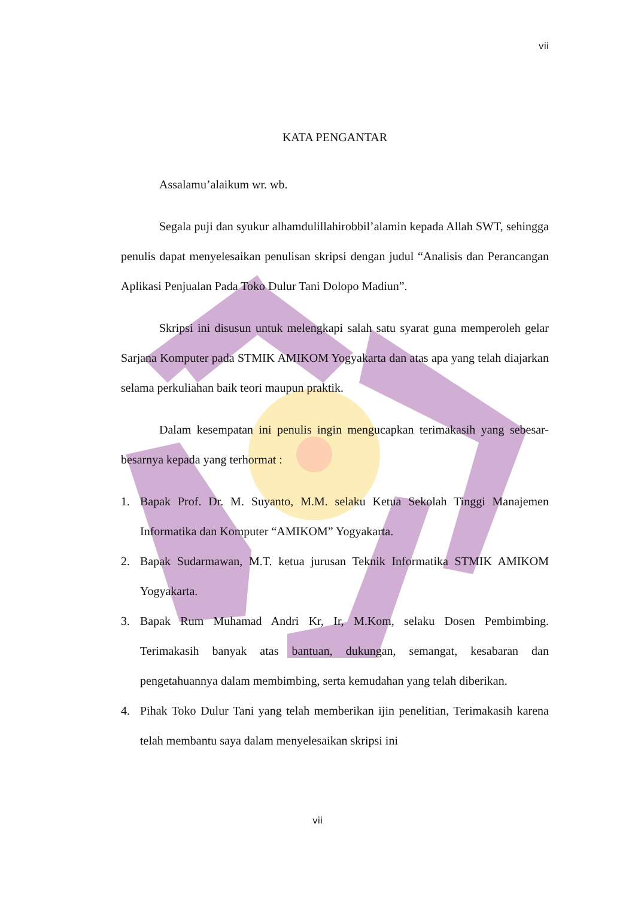vii
KATA PENGANTAR
Assalamu’alaikum wr. wb.
Segala puji dan syukur alhamdulillahirobbil’alamin kepada Allah SWT, sehingga penulis dapat menyelesaikan penulisan skripsi dengan judul “Analisis dan Perancangan Aplikasi Penjualan Pada Toko Dulur Tani Dolopo Madiun”.
Skripsi ini disusun untuk melengkapi salah satu syarat guna memperoleh gelar Sarjana Komputer pada STMIK AMIKOM Yogyakarta dan atas apa yang telah diajarkan selama perkuliahan baik teori maupun praktik.
Dalam kesempatan ini penulis ingin mengucapkan terimakasih yang sebesar-besarnya kepada yang terhormat :
1. Bapak Prof. Dr. M. Suyanto, M.M. selaku Ketua Sekolah Tinggi Manajemen Informatika dan Komputer “AMIKOM” Yogyakarta.
2. Bapak Sudarmawan, M.T. ketua jurusan Teknik Informatika STMIK AMIKOM Yogyakarta.
3. Bapak Rum Muhamad Andri Kr, Ir, M.Kom, selaku Dosen Pembimbing. Terimakasih banyak atas bantuan, dukungan, semangat, kesabaran dan pengetahuannya dalam membimbing, serta kemudahan yang telah diberikan.
4. Pihak Toko Dulur Tani yang telah memberikan ijin penelitian, Terimakasih karena telah membantu saya dalam menyelesaikan skripsi ini
vii